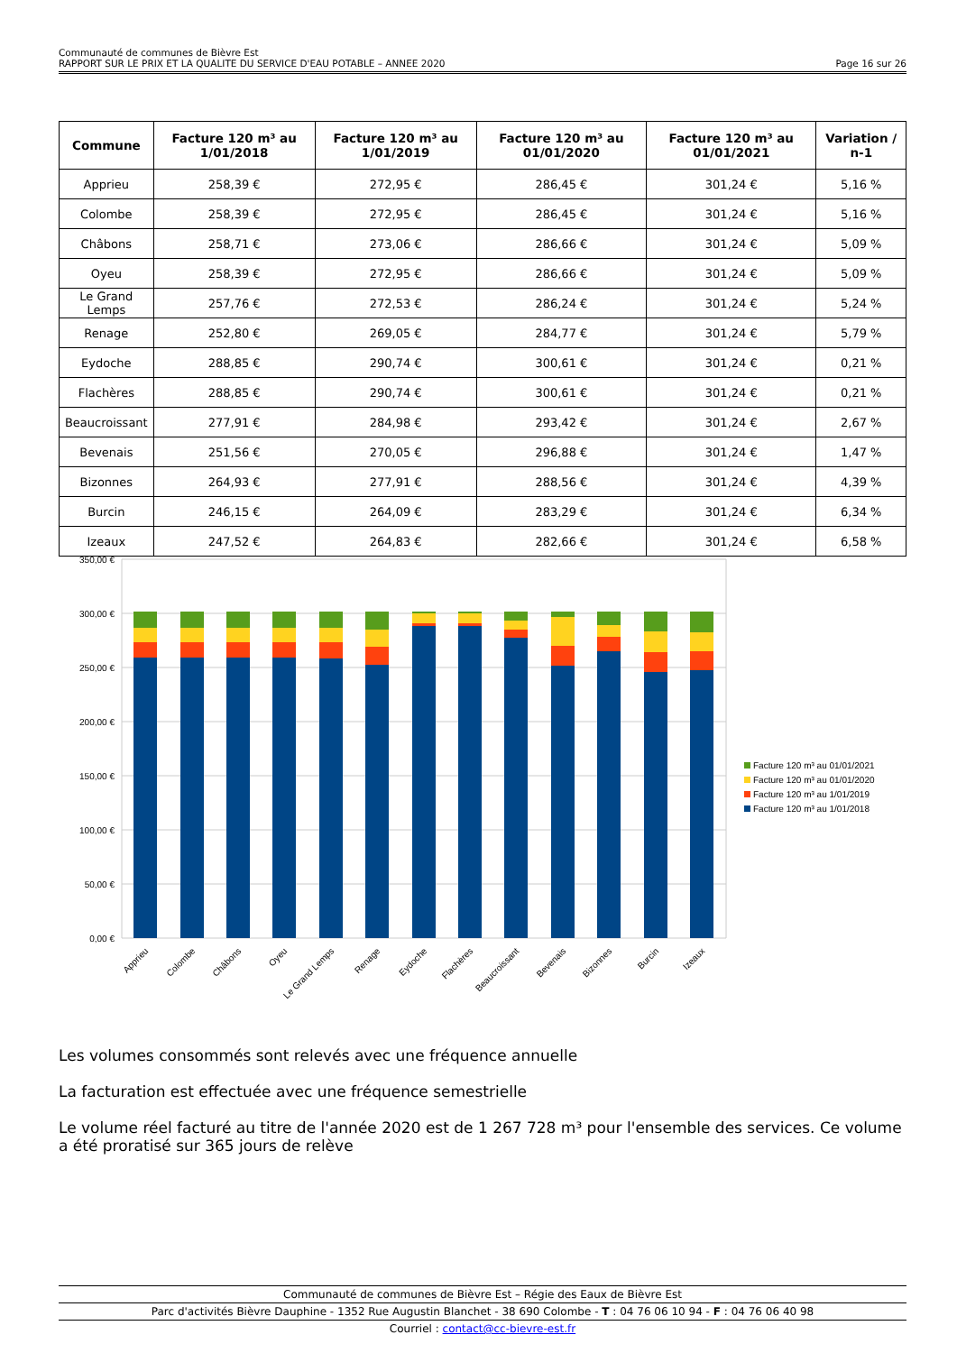Communauté de communes de Bièvre Est
RAPPORT SUR LE PRIX ET LA QUALITE DU SERVICE D'EAU POTABLE – ANNEE 2020 Page 16 sur 26
| Commune | Facture 120 m³ au 1/01/2018 | Facture 120 m³ au 1/01/2019 | Facture 120 m³ au 01/01/2020 | Facture 120 m³ au 01/01/2021 | Variation / n-1 |
| --- | --- | --- | --- | --- | --- |
| Apprieu | 258,39 € | 272,95 € | 286,45 € | 301,24 € | 5,16 % |
| Colombe | 258,39 € | 272,95 € | 286,45 € | 301,24 € | 5,16 % |
| Châbons | 258,71 € | 273,06 € | 286,66 € | 301,24 € | 5,09 % |
| Oyeu | 258,39 € | 272,95 € | 286,66 € | 301,24 € | 5,09 % |
| Le Grand Lemps | 257,76 € | 272,53 € | 286,24 € | 301,24 € | 5,24 % |
| Renage | 252,80 € | 269,05 € | 284,77 € | 301,24 € | 5,79 % |
| Eydoche | 288,85 € | 290,74 € | 300,61 € | 301,24 € | 0,21 % |
| Flachères | 288,85 € | 290,74 € | 300,61 € | 301,24 € | 0,21 % |
| Beaucroissant | 277,91 € | 284,98 € | 293,42 € | 301,24 € | 2,67 % |
| Bevenais | 251,56 € | 270,05 € | 296,88 € | 301,24 € | 1,47 % |
| Bizonnes | 264,93 € | 277,91 € | 288,56 € | 301,24 € | 4,39 % |
| Burcin | 246,15 € | 264,09 € | 283,29 € | 301,24 € | 6,34 % |
| Izeaux | 247,52 € | 264,83 € | 282,66 € | 301,24 € | 6,58 % |
350,00 €
300,00 €
250,00 €
200,00 €
150,00 €
100,00 €
50,00 €
0,00 €
Apprieu
Colombe
Châbons
Oyeu
Le Grand Lemps
Renage
Eydoche
Flachères
Beaucroissant
Bevenais
Bizonnes
Burcin
Izeaux
Facture 120 m³ au 01/01/2021
Facture 120 m³ au 01/01/2020
Facture 120 m³ au 1/01/2019
Facture 120 m³ au 1/01/2018
Les volumes consommés sont relevés avec une fréquence annuelle
La facturation est effectuée avec une fréquence semestrielle
Le volume réel facturé au titre de l'année 2020 est de 1 267 728 m³ pour l'ensemble des services. Ce volume a été proratisé sur 365 jours de relève
Communauté de communes de Bièvre Est – Régie des Eaux de Bièvre Est
Parc d'activités Bièvre Dauphine - 1352 Rue Augustin Blanchet - 38 690 Colombe - T : 04 76 06 10 94 - F : 04 76 06 40 98
Courriel : contact@cc-bievre-est.fr